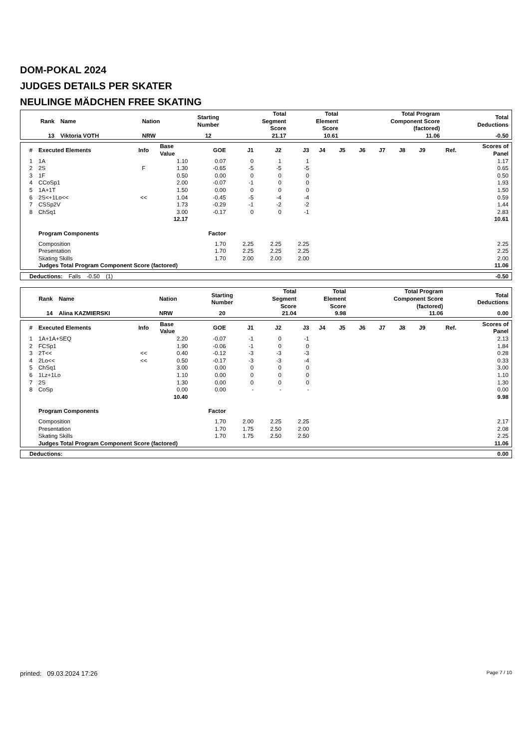DOM-POKAL 2024
JUDGES DETAILS PER SKATER
NEULINGE MÄDCHEN FREE SKATING
| Rank | Name | Nation | Starting Number | Total Segment Score | Total Element Score | Total Program Component Score (factored) | Total Deductions |
| --- | --- | --- | --- | --- | --- | --- | --- |
| 13 | Viktoria VOTH | NRW | 12 | 21.17 | 10.61 | 11.06 | -0.50 |
| # | Executed Elements | Info | Base Value | GOE | J1 | J2 | J3 | J4 | J5 | J6 | J7 | J8 | J9 | Ref. | Scores of Panel |
| --- | --- | --- | --- | --- | --- | --- | --- | --- | --- | --- | --- | --- | --- | --- | --- |
| 1 | 1A | | 1.10 | 0.07 | 0 | 1 | 1 | | | | | | | | 1.17 |
| 2 | 2S | F | 1.30 | -0.65 | -5 | -5 | -5 | | | | | | | | 0.65 |
| 3 | 1F | | 0.50 | 0.00 | 0 | 0 | 0 | | | | | | | | 0.50 |
| 4 | CCoSp1 | | 2.00 | -0.07 | -1 | 0 | 0 | | | | | | | | 1.93 |
| 5 | 1A+1T | | 1.50 | 0.00 | 0 | 0 | 0 | | | | | | | | 1.50 |
| 6 | 2S<+1Lo<< | << | 1.04 | -0.45 | -5 | -4 | -4 | | | | | | | | 0.59 |
| 7 | CSSp2V | | 1.73 | -0.29 | -1 | -2 | -2 | | | | | | | | 1.44 |
| 8 | ChSq1 | | 3.00 | -0.17 | 0 | 0 | -1 | | | | | | | | 2.83 |
| | | | 12.17 | | | | | | | | | | | | 10.61 |
| | Program Components | | | Factor | | | | | | | | | | | |
| | Composition | | | 1.70 | 2.25 | 2.25 | 2.25 | | | | | | | | 2.25 |
| | Presentation | | | 1.70 | 2.25 | 2.25 | 2.25 | | | | | | | | 2.25 |
| | Skating Skills | | | 1.70 | 2.00 | 2.00 | 2.00 | | | | | | | | 2.00 |
| | Judges Total Program Component Score (factored) | | | | | | | | | | | | | | 11.06 |
| | Deductions: | Falls | -0.50 | (1) | -0.50 |
| Rank | Name | Nation | Starting Number | Total Segment Score | Total Element Score | Total Program Component Score (factored) | Total Deductions |
| --- | --- | --- | --- | --- | --- | --- | --- |
| 14 | Alina KAZMIERSKI | NRW | 20 | 21.04 | 9.98 | 11.06 | 0.00 |
| # | Executed Elements | Info | Base Value | GOE | J1 | J2 | J3 | J4 | J5 | J6 | J7 | J8 | J9 | Ref. | Scores of Panel |
| --- | --- | --- | --- | --- | --- | --- | --- | --- | --- | --- | --- | --- | --- | --- | --- |
| 1 | 1A+1A+SEQ | | 2.20 | -0.07 | -1 | 0 | -1 | | | | | | | | 2.13 |
| 2 | FCSp1 | | 1.90 | -0.06 | -1 | 0 | 0 | | | | | | | | 1.84 |
| 3 | 2T<< | << | 0.40 | -0.12 | -3 | -3 | -3 | | | | | | | | 0.28 |
| 4 | 2Lo<< | << | 0.50 | -0.17 | -3 | -3 | -4 | | | | | | | | 0.33 |
| 5 | ChSq1 | | 3.00 | 0.00 | 0 | 0 | 0 | | | | | | | | 3.00 |
| 6 | 1Lz+1Lo | | 1.10 | 0.00 | 0 | 0 | 0 | | | | | | | | 1.10 |
| 7 | 2S | | 1.30 | 0.00 | 0 | 0 | 0 | | | | | | | | 1.30 |
| 8 | CoSp | | 0.00 | 0.00 | - | - | - | | | | | | | | 0.00 |
| | | | 10.40 | | | | | | | | | | | | 9.98 |
| | Program Components | | | Factor | | | | | | | | | | | |
| | Composition | | | 1.70 | 2.00 | 2.25 | 2.25 | | | | | | | | 2.17 |
| | Presentation | | | 1.70 | 1.75 | 2.50 | 2.00 | | | | | | | | 2.08 |
| | Skating Skills | | | 1.70 | 1.75 | 2.50 | 2.50 | | | | | | | | 2.25 |
| | Judges Total Program Component Score (factored) | | | | | | | | | | | | | | 11.06 |
| | Deductions: | 0.00 |
printed: 09.03.2024 17:26 Page 7 / 10